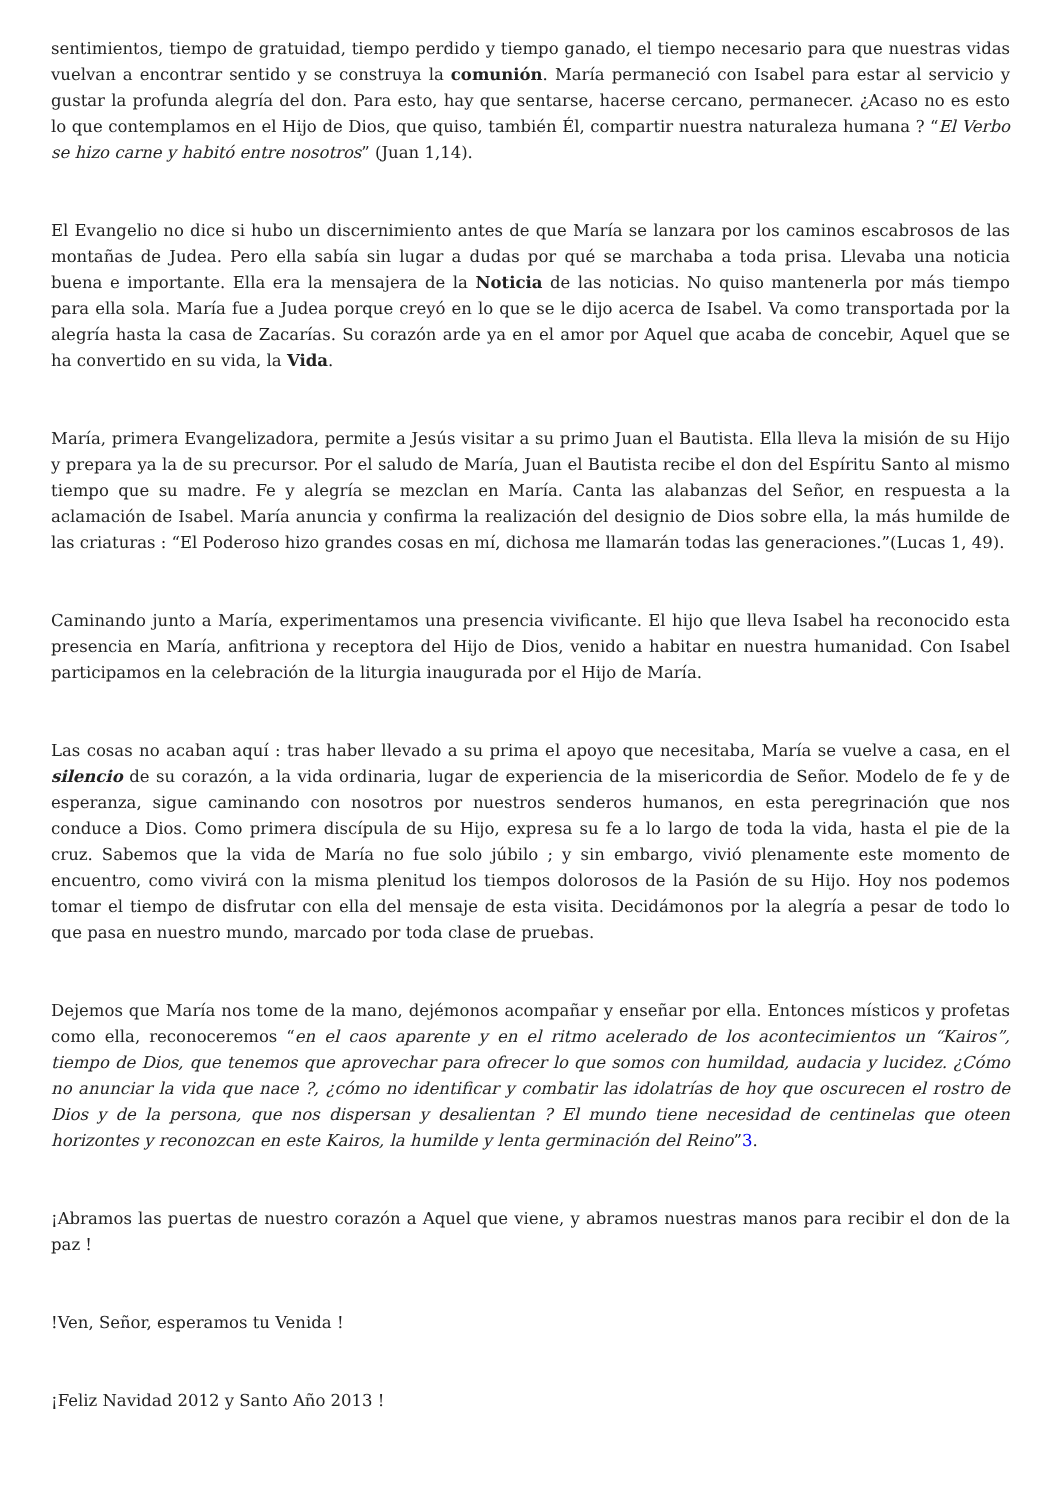sentimientos, tiempo de gratuidad, tiempo perdido y tiempo ganado, el tiempo necesario para que nuestras vidas vuelvan a encontrar sentido y se construya la comunión. María permaneció con Isabel para estar al servicio y gustar la profunda alegría del don. Para esto, hay que sentarse, hacerse cercano, permanecer. ¿Acaso no es esto lo que contemplamos en el Hijo de Dios, que quiso, también Él, compartir nuestra naturaleza humana ? “El Verbo se hizo carne y habitó entre nosotros” (Juan 1,14).
El Evangelio no dice si hubo un discernimiento antes de que María se lanzara por los caminos escabrosos de las montañas de Judea. Pero ella sabía sin lugar a dudas por qué se marchaba a toda prisa. Llevaba una noticia buena e importante. Ella era la mensajera de la Noticia de las noticias. No quiso mantenerla por más tiempo para ella sola. María fue a Judea porque creyó en lo que se le dijo acerca de Isabel. Va como transportada por la alegría hasta la casa de Zacarías. Su corazón arde ya en el amor por Aquel que acaba de concebir, Aquel que se ha convertido en su vida, la Vida.
María, primera Evangelizadora, permite a Jesús visitar a su primo Juan el Bautista. Ella lleva la misión de su Hijo y prepara ya la de su precursor. Por el saludo de María, Juan el Bautista recibe el don del Espíritu Santo al mismo tiempo que su madre. Fe y alegría se mezclan en María. Canta las alabanzas del Señor, en respuesta a la aclamación de Isabel. María anuncia y confirma la realización del designio de Dios sobre ella, la más humilde de las criaturas : “El Poderoso hizo grandes cosas en mí, dichosa me llamarán todas las generaciones.”(Lucas 1, 49).
Caminando junto a María, experimentamos una presencia vivificante. El hijo que lleva Isabel ha reconocido esta presencia en María, anfitriona y receptora del Hijo de Dios, venido a habitar en nuestra humanidad. Con Isabel participamos en la celebración de la liturgia inaugurada por el Hijo de María.
Las cosas no acaban aquí : tras haber llevado a su prima el apoyo que necesitaba, María se vuelve a casa, en el silencio de su corazón, a la vida ordinaria, lugar de experiencia de la misericordia de Señor. Modelo de fe y de esperanza, sigue caminando con nosotros por nuestros senderos humanos, en esta peregrinación que nos conduce a Dios. Como primera discípula de su Hijo, expresa su fe a lo largo de toda la vida, hasta el pie de la cruz. Sabemos que la vida de María no fue solo júbilo ; y sin embargo, vivió plenamente este momento de encuentro, como vivirá con la misma plenitud los tiempos dolorosos de la Pasión de su Hijo. Hoy nos podemos tomar el tiempo de disfrutar con ella del mensaje de esta visita. Decidámonos por la alegría a pesar de todo lo que pasa en nuestro mundo, marcado por toda clase de pruebas.
Dejemos que María nos tome de la mano, dejémonos acompañar y enseñar por ella. Entonces místicos y profetas como ella, reconoceremos “en el caos aparente y en el ritmo acelerado de los acontecimientos un “Kairos”, tiempo de Dios, que tenemos que aprovechar para ofrecer lo que somos con humildad, audacia y lucidez. ¿Cómo no anunciar la vida que nace ?, ¿cómo no identificar y combatir las idolatrías de hoy que oscurecen el rostro de Dios y de la persona, que nos dispersan y desalientan ? El mundo tiene necesidad de centinelas que oteen horizontes y reconozcan en este Kairos, la humilde y lenta germinación del Reino”3.
¡Abramos las puertas de nuestro corazón a Aquel que viene, y abramos nuestras manos para recibir el don de la paz !
!Ven, Señor, esperamos tu Venida !
¡Feliz Navidad 2012 y Santo Año 2013 !